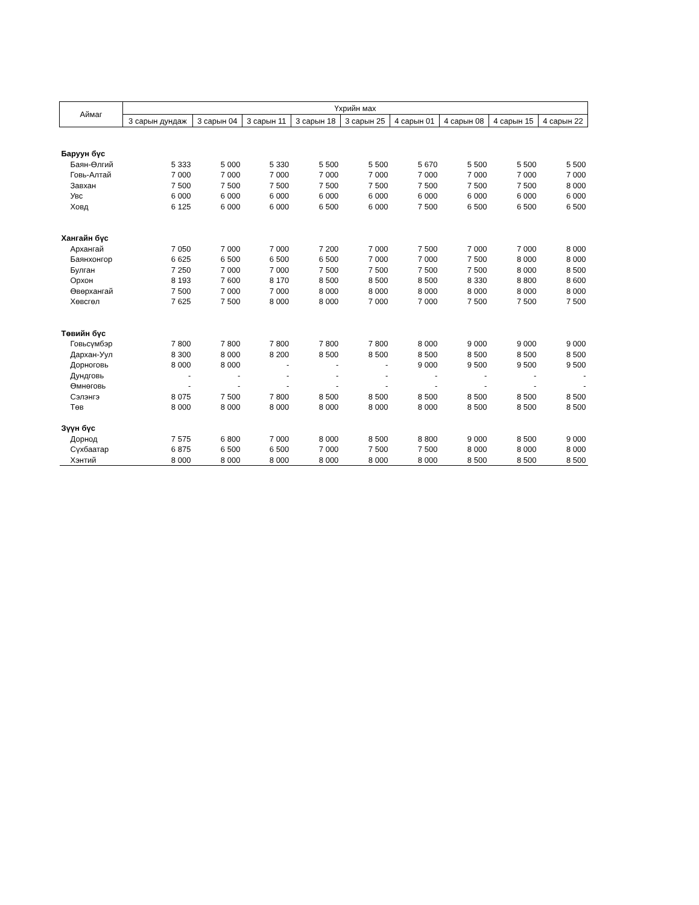| Аймаг | Үхрийн мах | | | | | | | | |
| --- | --- | --- | --- | --- | --- | --- | --- | --- | --- |
| | 3 сарын дундаж | 3 сарын 04 | 3 сарын 11 | 3 сарын 18 | 3 сарын 25 | 4 сарын 01 | 4 сарын 08 | 4 сарын 15 | 4 сарын 22 |
| Баруун бүс | | | | | | | | | |
| Баян-Өлгий | 5 333 | 5 000 | 5 330 | 5 500 | 5 500 | 5 670 | 5 500 | 5 500 | 5 500 |
| Говь-Алтай | 7 000 | 7 000 | 7 000 | 7 000 | 7 000 | 7 000 | 7 000 | 7 000 | 7 000 |
| Завхан | 7 500 | 7 500 | 7 500 | 7 500 | 7 500 | 7 500 | 7 500 | 7 500 | 8 000 |
| Увс | 6 000 | 6 000 | 6 000 | 6 000 | 6 000 | 6 000 | 6 000 | 6 000 | 6 000 |
| Ховд | 6 125 | 6 000 | 6 000 | 6 500 | 6 000 | 7 500 | 6 500 | 6 500 | 6 500 |
| Хангайн бүс | | | | | | | | | |
| Архангай | 7 050 | 7 000 | 7 000 | 7 200 | 7 000 | 7 500 | 7 000 | 7 000 | 8 000 |
| Баянхонгор | 6 625 | 6 500 | 6 500 | 6 500 | 7 000 | 7 000 | 7 500 | 8 000 | 8 000 |
| Булган | 7 250 | 7 000 | 7 000 | 7 500 | 7 500 | 7 500 | 7 500 | 8 000 | 8 500 |
| Орхон | 8 193 | 7 600 | 8 170 | 8 500 | 8 500 | 8 500 | 8 330 | 8 800 | 8 600 |
| Өвөрхангай | 7 500 | 7 000 | 7 000 | 8 000 | 8 000 | 8 000 | 8 000 | 8 000 | 8 000 |
| Хөвсгөл | 7 625 | 7 500 | 8 000 | 8 000 | 7 000 | 7 000 | 7 500 | 7 500 | 7 500 |
| Төвийн бүс | | | | | | | | | |
| Говьсүмбэр | 7 800 | 7 800 | 7 800 | 7 800 | 7 800 | 8 000 | 9 000 | 9 000 | 9 000 |
| Дархан-Уул | 8 300 | 8 000 | 8 200 | 8 500 | 8 500 | 8 500 | 8 500 | 8 500 | 8 500 |
| Дорноговь | 8 000 | 8 000 | - | - | - | 9 000 | 9 500 | 9 500 | 9 500 |
| Дундговь | - | - | - | - | - | - | - | - | - |
| Өмнөговь | - | - | - | - | - | - | - | - | - |
| Сэлэнгэ | 8 075 | 7 500 | 7 800 | 8 500 | 8 500 | 8 500 | 8 500 | 8 500 | 8 500 |
| Төв | 8 000 | 8 000 | 8 000 | 8 000 | 8 000 | 8 000 | 8 500 | 8 500 | 8 500 |
| Зүүн бүс | | | | | | | | | |
| Дорнод | 7 575 | 6 800 | 7 000 | 8 000 | 8 500 | 8 800 | 9 000 | 8 500 | 9 000 |
| Сүхбаатар | 6 875 | 6 500 | 6 500 | 7 000 | 7 500 | 7 500 | 8 000 | 8 000 | 8 000 |
| Хэнтий | 8 000 | 8 000 | 8 000 | 8 000 | 8 000 | 8 000 | 8 500 | 8 500 | 8 500 |